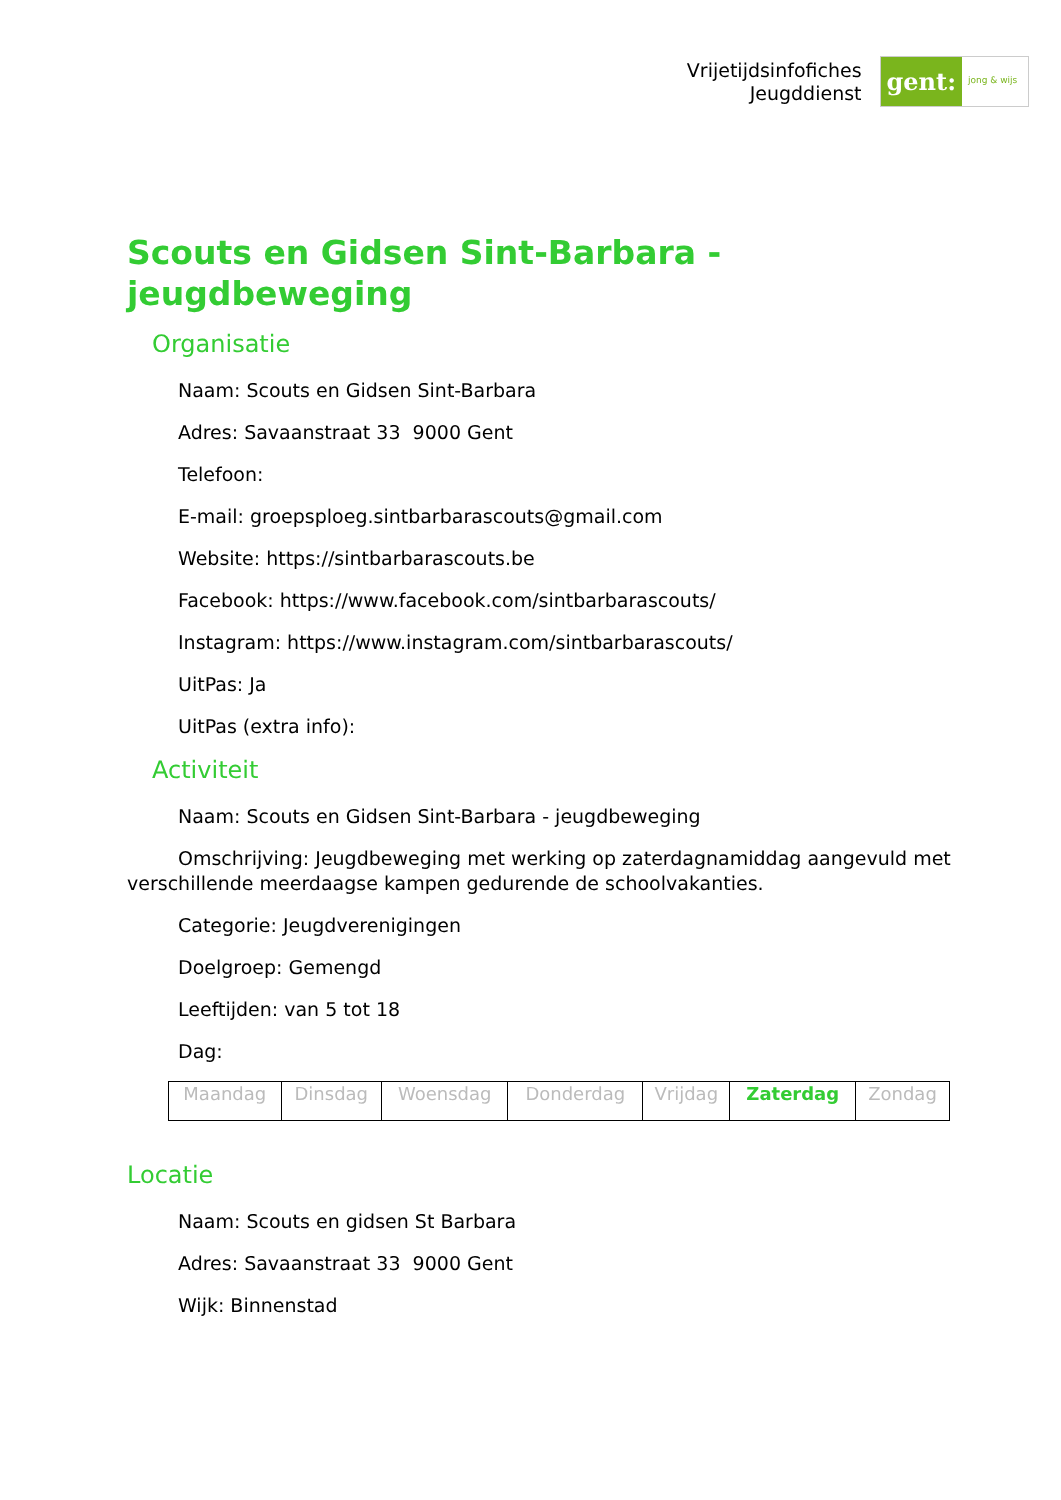Vrijetijdsinfofiches
Jeugddienst
gent:
jong & wijs
Scouts en Gidsen Sint-Barbara - jeugdbeweging
Organisatie
Naam: Scouts en Gidsen Sint-Barbara
Adres: Savaanstraat 33 9000 Gent
Telefoon:
E-mail: groepsploeg.sintbarbarascouts@gmail.com
Website: https://sintbarbarascouts.be
Facebook: https://www.facebook.com/sintbarbarascouts/
Instagram: https://www.instagram.com/sintbarbarascouts/
UitPas: Ja
UitPas (extra info):
Activiteit
Naam: Scouts en Gidsen Sint-Barbara - jeugdbeweging
Omschrijving: Jeugdbeweging met werking op zaterdagnamiddag aangevuld met verschillende meerdaagse kampen gedurende de schoolvakanties.
Categorie: Jeugdverenigingen
Doelgroep: Gemengd
Leeftijden: van 5 tot 18
Dag:
| Maandag | Dinsdag | Woensdag | Donderdag | Vrijdag | Zaterdag | Zondag |
Locatie
Naam: Scouts en gidsen St Barbara
Adres: Savaanstraat 33 9000 Gent
Wijk: Binnenstad